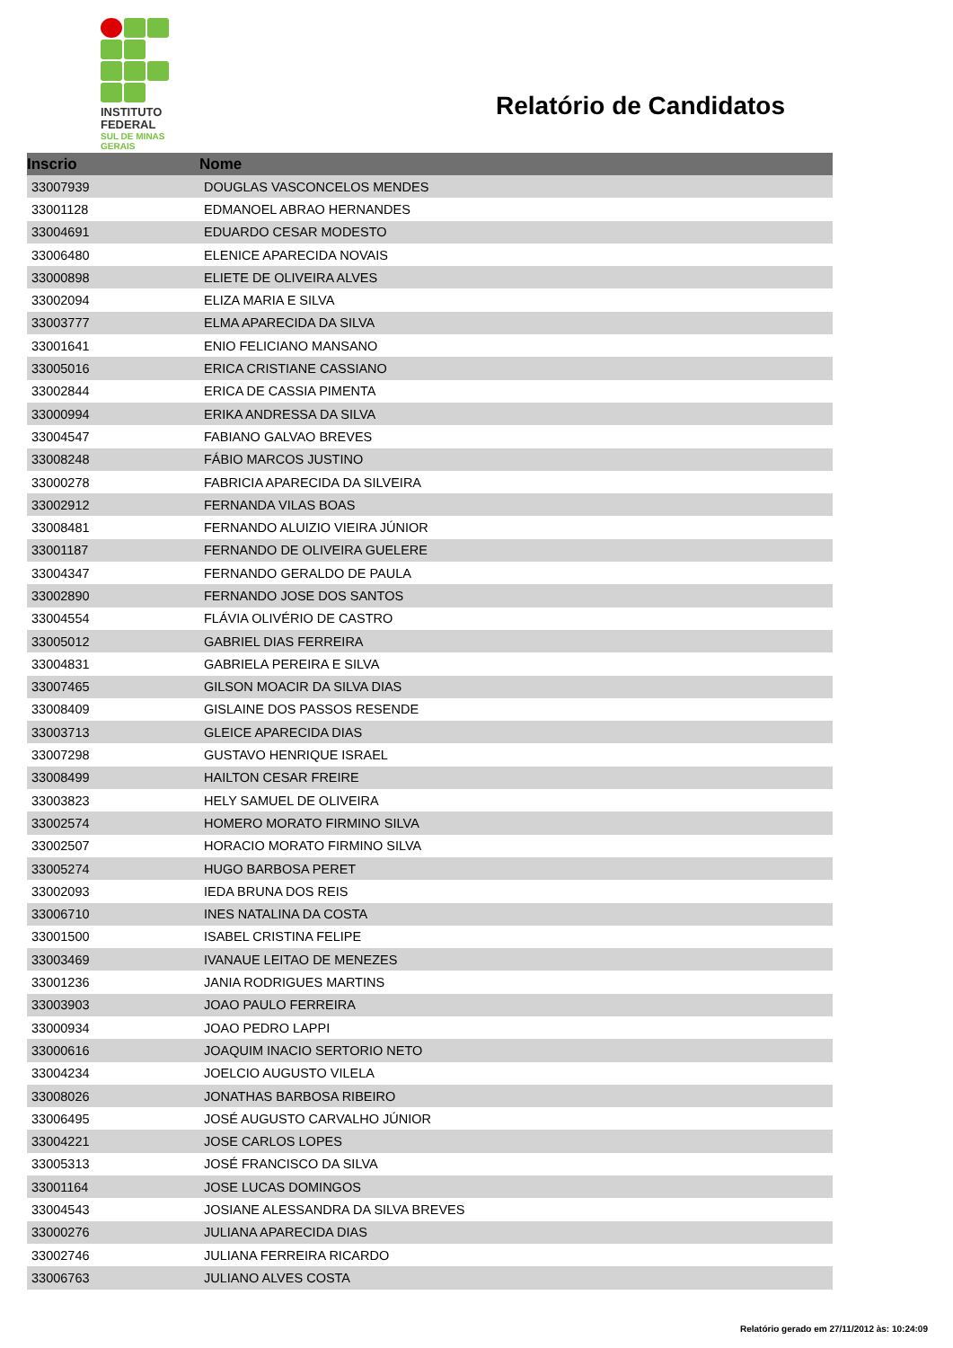INSTITUTO
FEDERAL
SUL DE MINAS
GERAIS
Relatório de Candidatos
| Inscrio | Nome |
| --- | --- |
| 33007939 | DOUGLAS VASCONCELOS MENDES |
| 33001128 | EDMANOEL ABRAO HERNANDES |
| 33004691 | EDUARDO CESAR MODESTO |
| 33006480 | ELENICE APARECIDA NOVAIS |
| 33000898 | ELIETE DE OLIVEIRA ALVES |
| 33002094 | ELIZA MARIA E SILVA |
| 33003777 | ELMA APARECIDA DA SILVA |
| 33001641 | ENIO FELICIANO MANSANO |
| 33005016 | ERICA CRISTIANE CASSIANO |
| 33002844 | ERICA DE CASSIA PIMENTA |
| 33000994 | ERIKA ANDRESSA DA SILVA |
| 33004547 | FABIANO GALVAO BREVES |
| 33008248 | FÁBIO MARCOS JUSTINO |
| 33000278 | FABRICIA APARECIDA DA SILVEIRA |
| 33002912 | FERNANDA VILAS BOAS |
| 33008481 | FERNANDO ALUIZIO VIEIRA JÚNIOR |
| 33001187 | FERNANDO DE OLIVEIRA GUELERE |
| 33004347 | FERNANDO GERALDO DE PAULA |
| 33002890 | FERNANDO JOSE DOS SANTOS |
| 33004554 | FLÁVIA OLIVÉRIO DE CASTRO |
| 33005012 | GABRIEL DIAS FERREIRA |
| 33004831 | GABRIELA PEREIRA E SILVA |
| 33007465 | GILSON MOACIR DA SILVA DIAS |
| 33008409 | GISLAINE DOS PASSOS RESENDE |
| 33003713 | GLEICE APARECIDA DIAS |
| 33007298 | GUSTAVO HENRIQUE ISRAEL |
| 33008499 | HAILTON CESAR FREIRE |
| 33003823 | HELY SAMUEL DE OLIVEIRA |
| 33002574 | HOMERO MORATO FIRMINO SILVA |
| 33002507 | HORACIO MORATO FIRMINO SILVA |
| 33005274 | HUGO BARBOSA PERET |
| 33002093 | IEDA BRUNA DOS REIS |
| 33006710 | INES NATALINA DA COSTA |
| 33001500 | ISABEL CRISTINA FELIPE |
| 33003469 | IVANAUE LEITAO DE MENEZES |
| 33001236 | JANIA RODRIGUES MARTINS |
| 33003903 | JOAO PAULO FERREIRA |
| 33000934 | JOAO PEDRO LAPPI |
| 33000616 | JOAQUIM INACIO SERTORIO NETO |
| 33004234 | JOELCIO AUGUSTO VILELA |
| 33008026 | JONATHAS BARBOSA RIBEIRO |
| 33006495 | JOSÉ AUGUSTO CARVALHO JÚNIOR |
| 33004221 | JOSE CARLOS LOPES |
| 33005313 | JOSÉ FRANCISCO DA SILVA |
| 33001164 | JOSE LUCAS DOMINGOS |
| 33004543 | JOSIANE ALESSANDRA DA SILVA BREVES |
| 33000276 | JULIANA APARECIDA DIAS |
| 33002746 | JULIANA FERREIRA RICARDO |
| 33006763 | JULIANO ALVES COSTA |
Relatório gerado em 27/11/2012 às: 10:24:09